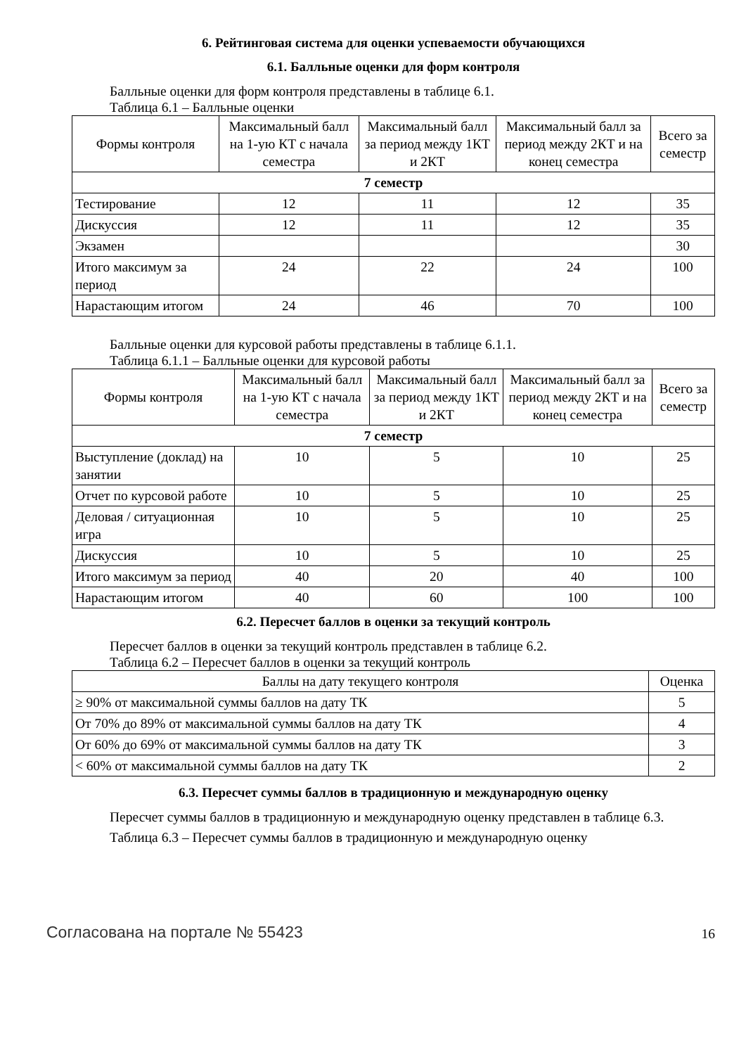6. Рейтинговая система для оценки успеваемости обучающихся
6.1. Балльные оценки для форм контроля
Балльные оценки для форм контроля представлены в таблице 6.1.
Таблица 6.1 – Балльные оценки
| Формы контроля | Максимальный балл на 1-ую КТ с начала семестра | Максимальный балл за период между 1КТ и 2КТ | Максимальный балл за период между 2КТ и на конец семестра | Всего за семестр |
| --- | --- | --- | --- | --- |
| 7 семестр | | | | |
| Тестирование | 12 | 11 | 12 | 35 |
| Дискуссия | 12 | 11 | 12 | 35 |
| Экзамен | | | | 30 |
| Итого максимум за период | 24 | 22 | 24 | 100 |
| Нарастающим итогом | 24 | 46 | 70 | 100 |
Балльные оценки для курсовой работы представлены в таблице 6.1.1.
Таблица 6.1.1 – Балльные оценки для курсовой работы
| Формы контроля | Максимальный балл на 1-ую КТ с начала семестра | Максимальный балл за период между 1КТ и 2КТ | Максимальный балл за период между 2КТ и на конец семестра | Всего за семестр |
| --- | --- | --- | --- | --- |
| 7 семестр | | | | |
| Выступление (доклад) на занятии | 10 | 5 | 10 | 25 |
| Отчет по курсовой работе | 10 | 5 | 10 | 25 |
| Деловая / ситуационная игра | 10 | 5 | 10 | 25 |
| Дискуссия | 10 | 5 | 10 | 25 |
| Итого максимум за период | 40 | 20 | 40 | 100 |
| Нарастающим итогом | 40 | 60 | 100 | 100 |
6.2. Пересчет баллов в оценки за текущий контроль
Пересчет баллов в оценки за текущий контроль представлен в таблице 6.2.
Таблица 6.2 – Пересчет баллов в оценки за текущий контроль
| Баллы на дату текущего контроля | Оценка |
| --- | --- |
| ≥ 90% от максимальной суммы баллов на дату ТК | 5 |
| От 70% до 89% от максимальной суммы баллов на дату ТК | 4 |
| От 60% до 69% от максимальной суммы баллов на дату ТК | 3 |
| < 60% от максимальной суммы баллов на дату ТК | 2 |
6.3. Пересчет суммы баллов в традиционную и международную оценку
Пересчет суммы баллов в традиционную и международную оценку представлен в таблице 6.3.
Таблица 6.3 – Пересчет суммы баллов в традиционную и международную оценку
Согласована на портале № 55423 16